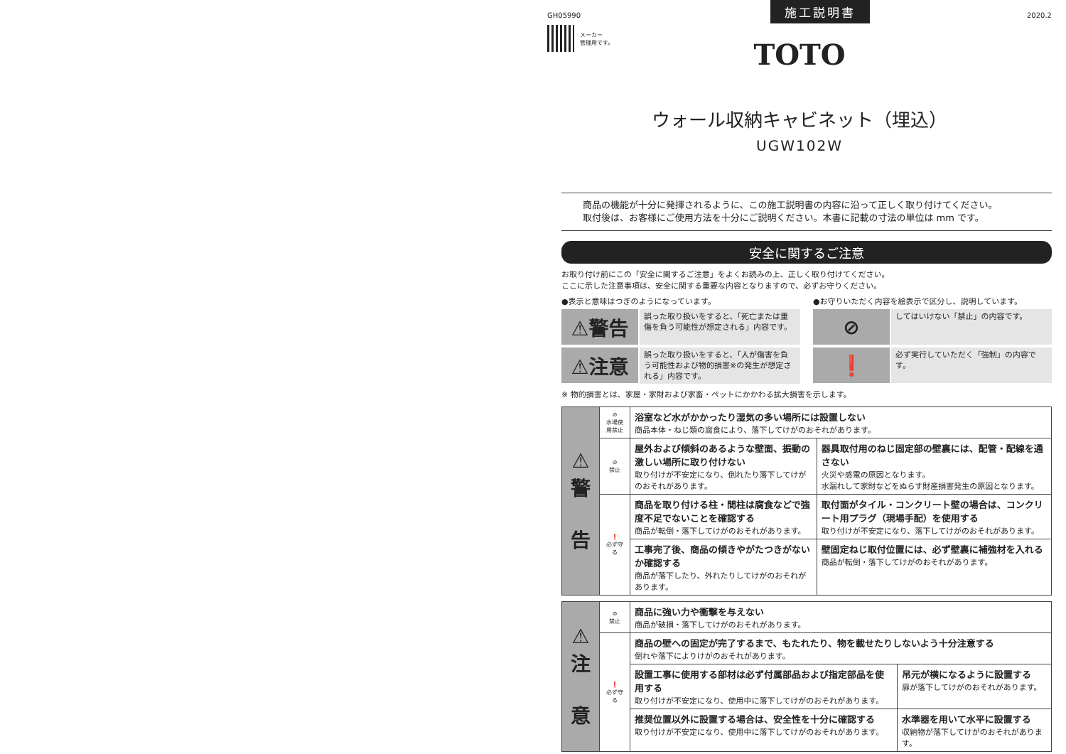GH05990
メーカー
管理用です。
施工説明書
2020.2
TOTO
ウォール収納キャビネット（埋込）
UGW102W
商品の機能が十分に発揮されるように、この施工説明書の内容に沿って正しく取り付けてください。
取付後は、お客様にご使用方法を十分にご説明ください。本書に記載の寸法の単位は mm です。
安全に関するご注意
お取り付け前にこの「安全に関するご注意」をよくお読みの上、正しく取り付けてください。
ここに示した注意事項は、安全に関する重要な内容となりますので、必ずお守りください。
●表示と意味はつぎのようになっています。
⚠警告
誤った取り扱いをすると、「死亡または重傷を負う可能性が想定される」内容です。
⚠注意
誤った取り扱いをすると、「人が傷害を負う可能性および物的損害※の発生が想定される」内容です。
●お守りいただく内容を絵表示で区分し、説明しています。
⊘
してはいけない「禁止」の内容です。
❗
必ず実行していただく「強制」の内容です。
※ 物的損害とは、家屋・家財および家畜・ペットにかかわる拡大損害を示します。
| ⚠ 警 告 | ⊘ 水場使用禁止 | 浴室など水がかかったり湿気の多い場所には設置しない 商品本体・ねじ類の腐食により、落下してけがのおそれがあります。 | |
| | ⊘ 禁止 | 屋外および傾斜のあるような壁面、振動の激しい場所に取り付けない 取り付けが不安定になり、倒れたり落下してけがのおそれがあります。 | 器具取付用のねじ固定部の壁裏には、配管・配線を通さない 火災や感電の原因となります。 水漏れして家財などをぬらす財産損害発生の原因となります。 |
| | ❗ 必ず守る | 商品を取り付ける柱・間柱は腐食などで強度不足でないことを確認する 商品が転倒・落下してけがのおそれがあります。 | 取付面がタイル・コンクリート壁の場合は、コンクリート用プラグ（現場手配）を使用する 取り付けが不安定になり、落下してけがのおそれがあります。 |
| | | 工事完了後、商品の傾きやがたつきがないか確認する 商品が落下したり、外れたりしてけがのおそれがあります。 | 壁固定ねじ取付位置には、必ず壁裏に補強材を入れる 商品が転倒・落下してけがのおそれがあります。 |
| ⚠ 注 意 | ⊘ 禁止 | 商品に強い力や衝撃を与えない 商品が破損・落下してけがのおそれがあります。 | |
| | ❗ 必ず守る | 商品の壁への固定が完了するまで、もたれたり、物を載せたりしないよう十分注意する 倒れや落下によりけがのおそれがあります。 | |
| | | 設置工事に使用する部材は必ず付属部品および指定部品を使用する 取り付けが不安定になり、使用中に落下してけがのおそれがあります。 | 吊元が横になるように設置する 扉が落下してけがのおそれがあります。 |
| | | 推奨位置以外に設置する場合は、安全性を十分に確認する 取り付けが不安定になり、使用中に落下してけがのおそれがあります。 | 水準器を用いて水平に設置する 収納物が落下してけがのおそれがあります。 |